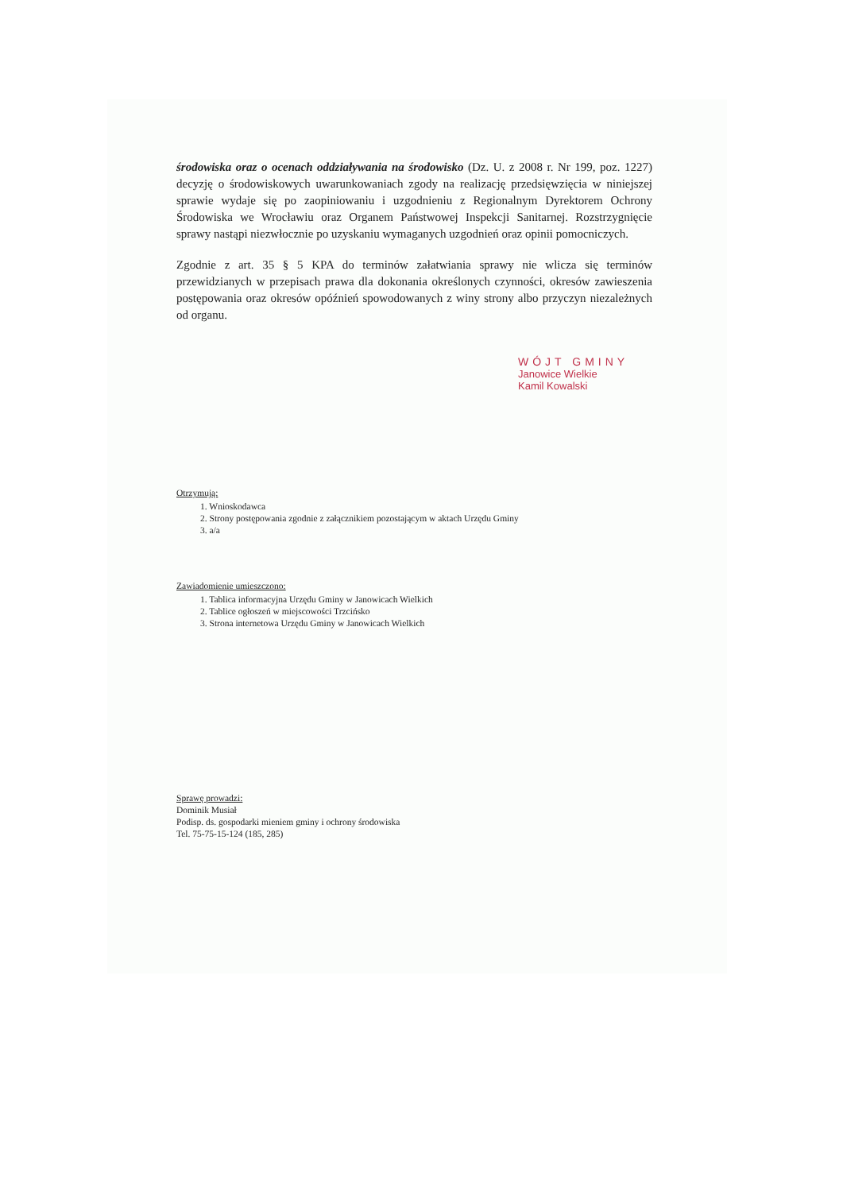środowiska oraz o ocenach oddziaływania na środowisko (Dz. U. z 2008 r. Nr 199, poz. 1227) decyzję o środowiskowych uwarunkowaniach zgody na realizację przedsięwzięcia w niniejszej sprawie wydaje się po zaopiniowaniu i uzgodnieniu z Regionalnym Dyrektorem Ochrony Środowiska we Wrocławiu oraz Organem Państwowej Inspekcji Sanitarnej. Rozstrzygnięcie sprawy nastąpi niezwłocznie po uzyskaniu wymaganych uzgodnień oraz opinii pomocniczych.
Zgodnie z art. 35 § 5 KPA do terminów załatwiania sprawy nie wlicza się terminów przewidzianych w przepisach prawa dla dokonania określonych czynności, okresów zawieszenia postępowania oraz okresów opóźnień spowodowanych z winy strony albo przyczyn niezależnych od organu.
WÓJT GMINY
Janowice Wielkie
Kamil Kowalski
Otrzymują:
1. Wnioskodawca
2. Strony postępowania zgodnie z załącznikiem pozostającym w aktach Urzędu Gminy
3. a/a
Zawiadomienie umieszczono:
1. Tablica informacyjna Urzędu Gminy w Janowicach Wielkich
2. Tablice ogłoszeń w miejscowości Trzcińsko
3. Strona internetowa Urzędu Gminy w Janowicach Wielkich
Sprawę prowadzi:
Dominik Musiał
Podisp. ds. gospodarki mieniem gminy i ochrony środowiska
Tel. 75-75-15-124 (185, 285)